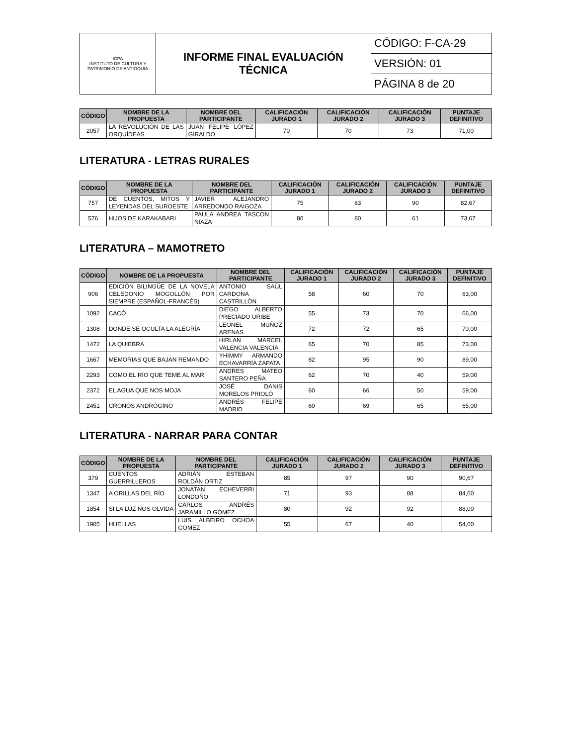| ICPA INSTITUTO DE CULTURA Y PATRIMONIO DE ANTIOQUIA | INFORME FINAL EVALUACIÓN TÉCNICA | CÓDIGO: F-CA-29 |
| | | VERSIÓN: 01 |
| | | PÁGINA 8 de 20 |
| CÓDIGO | NOMBRE DE LA PROPUESTA | NOMBRE DEL PARTICIPANTE | CALIFICACIÓN JURADO 1 | CALIFICACIÓN JURADO 2 | CALIFICACIÓN JURADO 3 | PUNTAJE DEFINITIVO |
| --- | --- | --- | --- | --- | --- | --- |
| 2057 | LA REVOLUCIÓN DE LAS ORQUÍDEAS | JUAN FELIPE LÓPEZ GIRALDO | 70 | 70 | 73 | 71,00 |
LITERATURA - LETRAS RURALES
| CÓDIGO | NOMBRE DE LA PROPUESTA | NOMBRE DEL PARTICIPANTE | CALIFICACIÓN JURADO 1 | CALIFICACIÓN JURADO 2 | CALIFICACIÓN JURADO 3 | PUNTAJE DEFINITIVO |
| --- | --- | --- | --- | --- | --- | --- |
| 757 | DE CUENTOS, MITOS Y LEYENDAS DEL SUROESTE | JAVIER ALEJANDRO ARREDONDO RAIGOZA | 75 | 83 | 90 | 82,67 |
| 576 | HIJOS DE KARAKABARI | PAULA ANDREA TASCON NIAZA | 80 | 80 | 61 | 73,67 |
LITERATURA – MAMOTRETO
| CÓDIGO | NOMBRE DE LA PROPUESTA | NOMBRE DEL PARTICIPANTE | CALIFICACIÓN JURADO 1 | CALIFICACIÓN JURADO 2 | CALIFICACIÓN JURADO 3 | PUNTAJE DEFINITIVO |
| --- | --- | --- | --- | --- | --- | --- |
| 906 | EDICIÓN BILINGÜE DE LA NOVELA CELEDONIO MOGOLLÓN POR SIEMPRE (ESPAÑOL-FRANCÉS) | ANTONIO SAÚL CARDONA CASTRILLÓN | 58 | 60 | 70 | 63,00 |
| 1092 | CACÓ | DIEGO ALBERTO PRECIADO URIBE | 55 | 73 | 70 | 66,00 |
| 1308 | DONDE SE OCULTA LA ALEGRÍA | LEONEL MUÑOZ ARENAS | 72 | 72 | 65 | 70,00 |
| 1472 | LA QUIEBRA | HIRLAN MARCEL VALENCIA VALENCIA | 65 | 70 | 85 | 73,00 |
| 1667 | MEMORIAS QUE BAJAN REMANDO | YHIMMY ARMANDO ECHAVARRÍA ZAPATA | 82 | 95 | 90 | 89,00 |
| 2293 | COMO EL RÍO QUE TEME AL MAR | ANDRES MATEO SANTERO PEÑA | 62 | 70 | 40 | 59,00 |
| 2372 | EL AGUA QUE NOS MOJA | JOSÉ DANIS MORELOS PRIOLÓ | 60 | 66 | 50 | 59,00 |
| 2451 | CRONOS ANDRÓGINO | ANDRÉS FELIPE MADRID | 60 | 69 | 65 | 65,00 |
LITERATURA - NARRAR PARA CONTAR
| CÓDIGO | NOMBRE DE LA PROPUESTA | NOMBRE DEL PARTICIPANTE | CALIFICACIÓN JURADO 1 | CALIFICACIÓN JURADO 2 | CALIFICACIÓN JURADO 3 | PUNTAJE DEFINITIVO |
| --- | --- | --- | --- | --- | --- | --- |
| 379 | CUENTOS GUERRILLEROS | ADRIÁN ESTEBAN ROLDÁN ORTIZ | 85 | 97 | 90 | 90,67 |
| 1347 | A ORILLAS DEL RÍO | JONATAN ECHEVERRI LONDOÑO | 71 | 93 | 88 | 84,00 |
| 1854 | SI LA LUZ NOS OLVIDA | CARLOS ANDRÉS JARAMILLO GÓMEZ | 80 | 92 | 92 | 88,00 |
| 1905 | HUELLAS | LUIS ALBEIRO OCHOA GOMEZ | 55 | 67 | 40 | 54,00 |